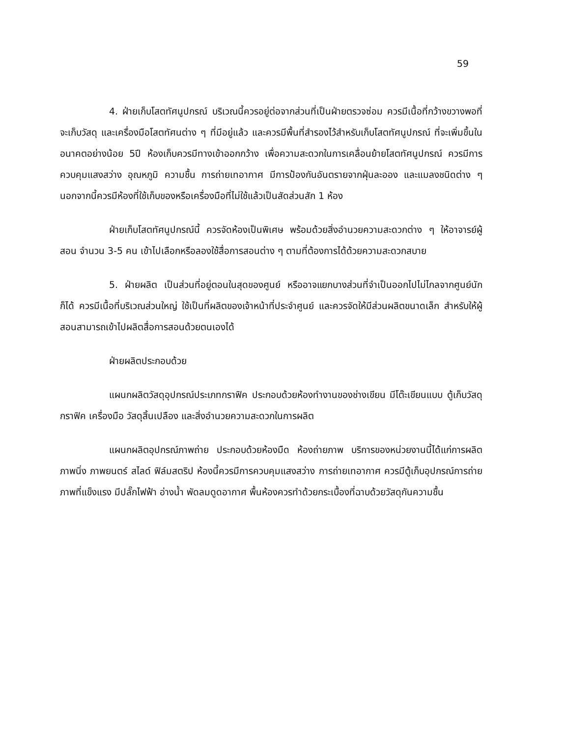59
4. ฝ่ายเก็บโสตทัศนูปกรณ์ บริเวณนี้ควรอยู่ต่อจากส่วนที่เป็นฝ่ายตรวจซ่อม ควรมีเนื้อที่กว้างขวางพอที่จะเก็บวัสดุ และเครื่องมือโสตทัศนต่าง ๆ ที่มีอยู่แล้ว และควรมีพื้นที่สำรองไว้สำหรับเก็บโสตทัศนูปกรณ์ ที่จะเพิ่มขึ้นในอนาคตอย่างน้อย 5ปี ห้องเก็บควรมีทางเข้าออกกว้าง เพื่อความสะดวกในการเคลื่อนย้ายโสตทัศนูปกรณ์ ควรมีการควบคุมแสงสว่าง อุณหภูมิ ความชื้น การถ่ายเทอากาศ มีการป้องกันอันตรายจากฝุ่นละออง และแมลงชนิดต่าง ๆ นอกจากนี้ควรมีห้องที่ใช้เก็บของหรือเครื่องมือที่ไม่ใช้แล้วเป็นสัดส่วนสัก 1 ห้อง
ฝ่ายเก็บโสตทัศนูปกรณ์นี้ ควรจัดห้องเป็นพิเศษ พร้อมด้วยสิ่งอำนวยความสะดวกต่าง ๆ ให้อาจารย์ผู้สอน จำนวน 3-5 คน เข้าไปเลือกหรือลองใช้สื่อการสอนต่าง ๆ ตามที่ต้องการได้ด้วยความสะดวกสบาย
5. ฝ่ายผลิต เป็นส่วนที่อยู่ตอนในสุดของศูนย์ หรืออาจแยกบางส่วนที่จำเป็นออกไปไม่ไกลจากศูนย์นักก็ได้ ควรมีเนื้อที่บริเวณส่วนใหญ่ ใช้เป็นที่ผลิตของเจ้าหน้าที่ประจำศูนย์ และควรจัดให้มีส่วนผลิตขนาดเล็ก สำหรับให้ผู้สอนสามารถเข้าไปผลิตสื่อการสอนด้วยตนเองได้
ฝ่ายผลิตประกอบด้วย
แผนกผลิตวัสดุอุปกรณ์ประเภทกราฟิค ประกอบด้วยห้องทำงานของช่างเขียน มีโต๊ะเขียนแบบ ตู้เก็บวัสดุกราฟิค เครื่องมือ วัสดุสิ้นเปลือง และสิ่งอำนวยความสะดวกในการผลิต
แผนกผลิตอุปกรณ์ภาพถ่าย ประกอบด้วยห้องมืด ห้องถ่ายภาพ บริการของหน่วยงานนี้ได้แก่การผลิตภาพนิ่ง ภาพยนตร์ สไลด์ ฟิล์มสตริป ห้องนี้ควรมีการควบคุมแสงสว่าง การถ่ายเทอากาศ ควรมีตู้เก็บอุปกรณ์การถ่ายภาพที่แข็งแรง มีปลั๊กไฟฟ้า อ่างน้ำ พัดลมดูดอากาศ พื้นห้องควรทำด้วยกระเบื้องที่ฉาบด้วยวัสดุกันความชื้น